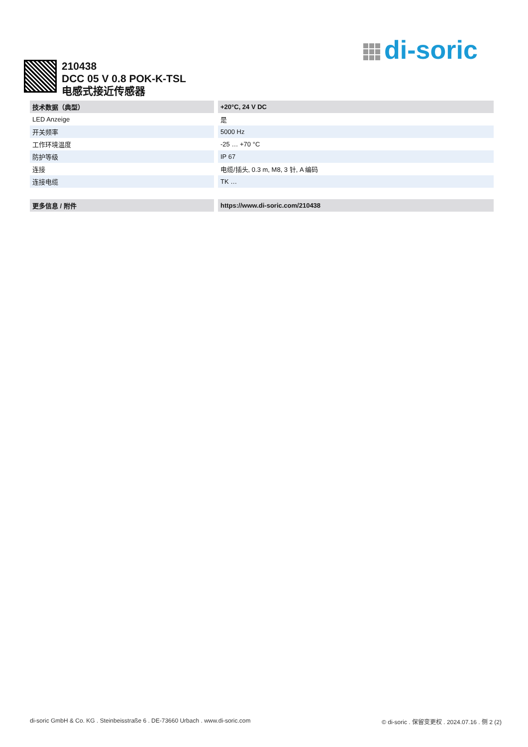di-soric
210438
DCC 05 V 0.8 POK-K-TSL
电感式接近传感器
| 技术数据（典型） | +20°C, 24 V DC |
| --- | --- |
| LED Anzeige | 是 |
| 开关频率 | 5000 Hz |
| 工作环境温度 | -25 … +70 °C |
| 防护等级 | IP 67 |
| 连接 | 电缆/插头, 0.3 m, M8, 3 针, A 编码 |
| 连接电缆 | TK … |
| 更多信息 / 附件 | https://www.di-soric.com/210438 |
di-soric GmbH & Co. KG . Steinbeisstraße 6 . DE-73660 Urbach . www.di-soric.com © di-soric . 保留变更权 . 2024.07.16 . 侧 2 (2)